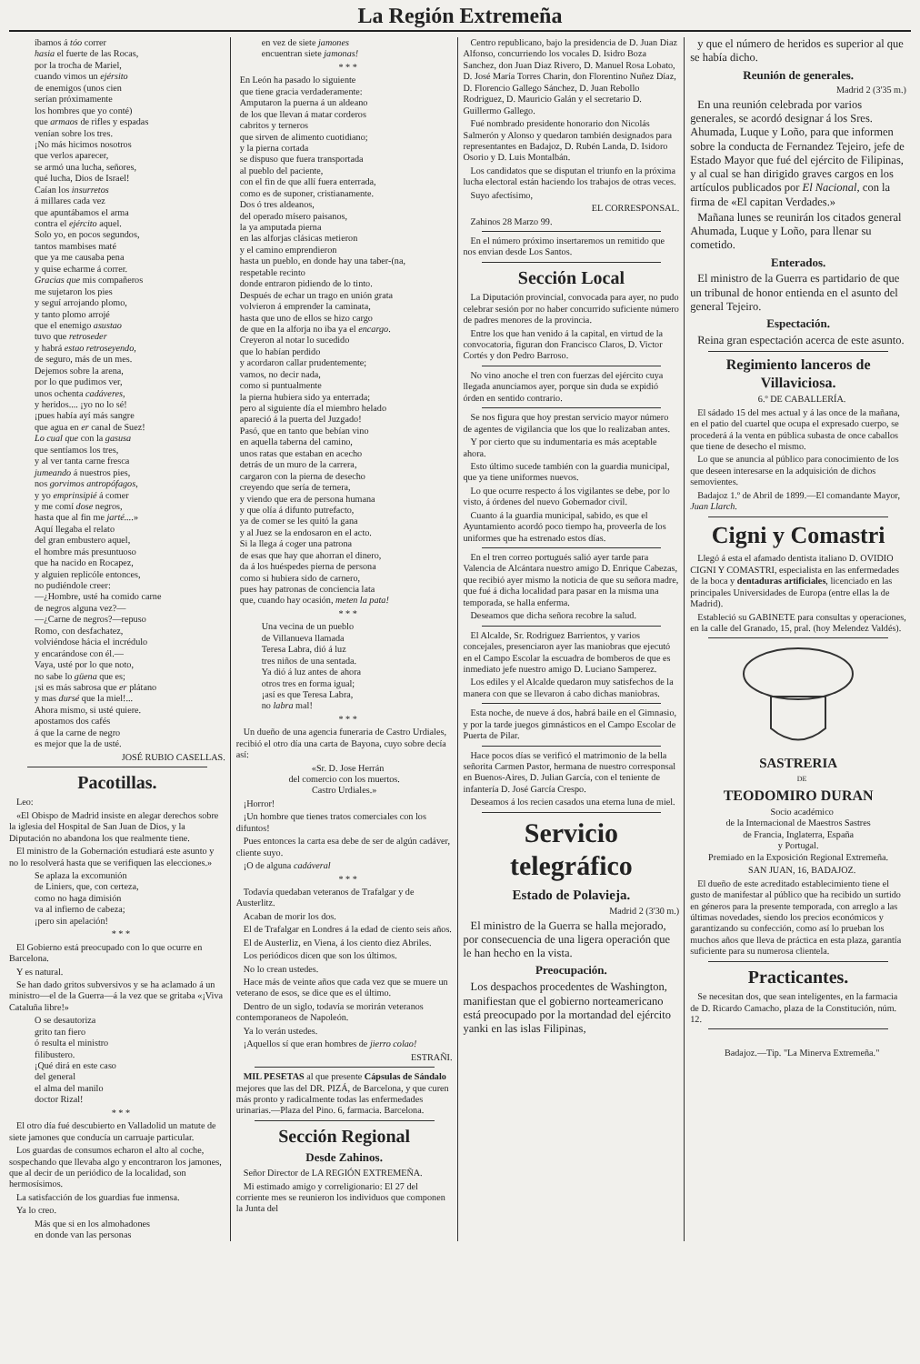La Región Extremeña
íbamos á tóo correr
hasia el fuerte de las Rocas,
por la trocha de Mariel,
cuando vimos un ejérsito
de enemigos (unos cien
serían próximamente
los hombres que yo conté)
que armaos de rifles y espadas
venían sobre los tres.
¡No más hicimos nosotros
que verlos aparecer,
se armó una lucha, señores,
qué lucha, Dios de Israel!
Caían los insurretos
á millares cada vez
que apuntábamos el arma
contra el ejército aquel.
Solo yo, en pocos segundos,
tantos mambises maté
que ya me causaba pena
y quise echarme á correr.
Gracias que mis compañeros
me sujetaron los pies
y seguí arrojando plomo,
y tanto plomo arrojé
que el enemigo asustao
tuvo que retroseder
y habrá estao retroseyendo,
de seguro, más de un mes.
Dejemos sobre la arena,
por lo que pudimos ver,
unos ochenta cadáveres,
y heridos.... ¡yo no lo sé!
¡pues había ayí más sangre
que agua en er canal de Suez!
Lo cual que con la gasusa
que sentíamos los tres,
y al ver tanta carne fresca
jumeando á nuestros pies,
nos gorvimos antropófagos,
y yo emprinsipié á comer
y me comí dose negros,
hasta que al fin me jarté....»
Aquí llegaba el relato
del gran embustero aquel,
el hombre más presuntuoso
que ha nacido en Rocapez,
y alguien replicóle entonces,
no pudiéndole creer:
—¿Hombre, usté ha comido carne
de negros alguna vez?—
—¿Carne de negros?—repuso
Romo, con desfachatez,
volviéndose hácia el incrédulo
y encarándose con él.—
Vaya, usté por lo que noto,
no sabe lo güena que es;
¡si es más sabrosa que er plátano
y mas dursé que la miel!...
Ahora mismo, si usté quiere.
apostamos dos cafés
á que la carne de negro
es mejor que la de usté.
JOSÉ RUBIO CASELLAS.
Pacotillas.
Leo:
«El Obispo de Madrid insiste en alegar derechos sobre la iglesia del Hospital de San Juan de Dios, y la Diputación no abandona los que realmente tiene.
El ministro de la Gobernación estudiará este asunto y no lo resolverá hasta que se verifiquen las elecciones.»
Se aplaza la excomunión
de Liniers, que, con certeza,
como no haga dimisión
va al infierno de cabeza;
¡pero sin apelación!
* * *
El Gobierno está preocupado con lo que ocurre en Barcelona.
Y es natural.
Se han dado gritos subversivos y se ha aclamado á un ministro—el de la Guerra—á la vez que se gritaba «¡Viva Cataluña libre!»
O se desautoriza
grito tan fiero
ó resulta el ministro
filibustero.
¡Qué dirá en este caso
del general
el alma del manilo
doctor Rizal!
* * *
El otro día fué descubierto en Valladolid un matute de siete jamones que conducía un carruaje particular.
Los guardas de consumos echaron el alto al coche, sospechando que llevaba algo y encontraron los jamones, que al decir de un periódico de la localidad, son hermosísimos.
La satisfacción de los guardias fue inmensa.
Ya lo creo.
Más que si en los almohadones
en donde van las personas
en vez de siete jamones
encuentran siete jamonas!
* * *
En León ha pasado lo siguiente
que tiene gracia verdaderamente:
Amputaron la puerna á un aldeano
de los que llevan á matar corderos
cabritos y terneros
que sirven de alimento cuotidiano;
y la pierna cortada
se dispuso que fuera transportada
al pueblo del paciente,
con el fin de que allí fuera enterrada,
como es de suponer, cristianamente.
Dos ó tres aldeanos,
del operado mísero paisanos,
la ya amputada pierna
en las alforjas clásicas metieron
y el camino emprendieron
hasta un pueblo, en donde hay una taber-(na,
respetable recinto
donde entraron pidiendo de lo tinto.
Después de echar un trago en unión grata
volvieron á emprender la caminata,
hasta que uno de ellos se hizo cargo
de que en la alforja no iba ya el encargo.
Creyeron al notar lo sucedido
que lo habían perdido
y acordaron callar prudentemente;
vamos, no decir nada,
como si puntualmente
la pierna hubiera sido ya enterrada;
pero al siguiente día el miembro helado
apareció á la puerta del Juzgado!
Pasó, que en tanto que bebían vino
en aquella taberna del camino,
unos ratas que estaban en acecho
detrás de un muro de la carrera,
cargaron con la pierna de desecho
creyendo que sería de ternera,
y viendo que era de persona humana
y que olía á difunto putrefacto,
ya de comer se les quitó la gana
y al Juez se la endosaron en el acto.
Si la llega á coger una patrona
de esas que hay que ahorran el dinero,
da á los huéspedes pierna de persona
como si hubiera sido de carnero,
pues hay patronas de conciencia lata
que, cuando hay ocasión, meten la pata!
* * *
Una vecina de un pueblo
de Villanueva llamada
Teresa Labra, dió á luz
tres niños de una sentada.
Ya dió á luz antes de ahora
otros tres en forma igual;
¡así es que Teresa Labra,
no labra mal!
* * *
Un dueño de una agencia funeraria de Castro Urdiales, recibió el otro día una carta de Bayona, cuyo sobre decía así:
«Sr. D. Jose Herrán
del comercio con los muertos.
Castro Urdiales.»
¡Horror!
¡Un hombre que tienes tratos comerciales con los difuntos!
Pues entonces la carta esa debe de ser de algún cadáver, cliente suyo.
¡O de alguna cadáveral
* * *
Todavía quedaban veteranos de Trafalgar y de Austerlitz.
Acaban de morir los dos.
El de Trafalgar en Londres á la edad de ciento seis años.
El de Austerliz, en Viena, á los ciento diez Abriles.
Los periódicos dicen que son los últimos.
No lo crean ustedes.
Hace más de veinte años que cada vez que se muere un veterano de esos, se dice que es el último.
Dentro de un siglo, todavía se morirán veteranos contemporaneos de Napoleón.
Ya lo verán ustedes.
¡Aquellos sí que eran hombres de jierro colao!
ESTRAÑI.
MIL PESETAS al que presente Cápsulas de Sándalo mejores que las del DR. PIZÁ, de Barcelona, y que curen más pronto y radicalmente todas las enfermedades urinarias.—Plaza del Pino. 6, farmacia. Barcelona.
Sección Regional
Desde Zahinos.
Señor Director de LA REGIÓN EXTREMEÑA.
Mi estimado amigo y correligionario: El 27 del corriente mes se reunieron los individuos que componen la Junta del
Centro republicano, bajo la presidencia de D. Juan Diaz Alfonso, concurriendo los vocales D. Isidro Boza Sanchez, don Juan Diaz Rivero, D. Manuel Rosa Lobato, D. José María Torres Charin, don Florentino Nuñez Díaz, D. Florencio Gallego Sánchez, D. Juan Rebollo Rodriguez, D. Mauricio Galán y el secretario D. Guillermo Gallego.
Fué nombrado presidente honorario don Nicolás Salmerón y Alonso y quedaron también designados para representantes en Badajoz, D. Rubén Landa, D. Isidoro Osorio y D. Luis Montalbán.
Los candidatos que se disputan el triunfo en la próxima lucha electoral están haciendo los trabajos de otras veces.
Suyo afectísimo,
EL CORRESPONSAL.
Zahinos 28 Marzo 99.
En el número próximo insertaremos un remitido que nos envian desde Los Santos.
Sección Local
La Diputación provincial, convocada para ayer, no pudo celebrar sesión por no haber concurrido suficiente número de padres menores de la provincia.
Entre los que han venido á la capital, en virtud de la convocatoria, figuran don Francisco Claros, D. Victor Cortés y don Pedro Barroso.
No vino anoche el tren con fuerzas del ejército cuya llegada anunciamos ayer, porque sin duda se expidió órden en sentido contrario.
Se nos figura que hoy prestan servicio mayor número de agentes de vigilancia que los que lo realizaban antes.
Y por cierto que su indumentaria es más aceptable ahora.
Esto último sucede también con la guardia municipal, que ya tiene uniformes nuevos.
Lo que ocurre respecto á los vigilantes se debe, por lo visto, á órdenes del nuevo Gobernador civil.
Cuanto á la guardia municipal, sabido, es que el Ayuntamiento acordó poco tiempo ha, proveerla de los uniformes que ha estrenado estos días.
En el tren correo portugués salió ayer tarde para Valencia de Alcántara nuestro amigo D. Enrique Cabezas, que recibió ayer mismo la noticia de que su señora madre, que fué á dicha localidad para pasar en la misma una temporada, se halla enferma.
Deseamos que dicha señora recobre la salud.
El Alcalde, Sr. Rodriguez Barrientos, y varios concejales, presenciaron ayer las maniobras que ejecutó en el Campo Escolar la escuadra de bomberos de que es inmediato jefe nuestro amigo D. Luciano Samperez.
Los ediles y el Alcalde quedaron muy satisfechos de la manera con que se llevaron á cabo dichas maniobras.
Esta noche, de nueve á dos, habrá baile en el Gimnasio, y por la tarde juegos gimnásticos en el Campo Escolar de Puerta de Pilar.
Hace pocos días se verificó el matrimonio de la bella señorita Carmen Pastor, hermana de nuestro corresponsal en Buenos-Aires, D. Julian García, con el teniente de infantería D. José García Crespo.
Deseamos á los recien casados una eterna luna de miel.
Servicio telegráfico
Estado de Polavieja.
Madrid 2 (3'30 m.)
El ministro de la Guerra se halla mejorado, por consecuencia de una ligera operación que le han hecho en la vista.
Preocupación.
Los despachos procedentes de Washington, manifiestan que el gobierno norteamericano está preocupado por la mortandad del ejército yanki en las islas Filipinas,
y que el número de heridos es superior al que se había dicho.
Reunión de generales.
Madrid 2 (3'35 m.)
En una reunión celebrada por varios generales, se acordó designar á los Sres. Ahumada, Luque y Loño, para que informen sobre la conducta de Fernandez Tejeiro, jefe de Estado Mayor que fué del ejército de Filipinas, y al cual se han dirigido graves cargos en los artículos publicados por El Nacional, con la firma de «El capitan Verdades.»
Mañana lunes se reunirán los citados general Ahumada, Luque y Loño, para llenar su cometido.
Enterados.
El ministro de la Guerra es partidario de que un tribunal de honor entienda en el asunto del general Tejeiro.
Espectación.
Reina gran espectación acerca de este asunto.
Regimiento lanceros de Villaviciosa.
6.º DE CABALLERÍA.
El sádado 15 del mes actual y á las once de la mañana, en el patio del cuartel que ocupa el expresado cuerpo, se procederá á la venta en pública subasta de once caballos que tiene de desecho el mismo.
Lo que se anuncia al público para conocimiento de los que deseen interesarse en la adquisición de dichos semovientes.
Badajoz 1.º de Abril de 1899.—El comandante Mayor, Juan Llarch.
Cigni y Comastri
Llegó á esta el afamado dentista italiano D. OVIDIO CIGNI Y COMASTRI, especialista en las enfermedades de la boca y dentaduras artificiales, licenciado en las principales Universidades de Europa (entre ellas la de Madrid).
Estableció su GABINETE para consultas y operaciones, en la calle del Granado, 15, pral. (hoy Melendez Valdés).
SASTRERIA
DE
TEODOMIRO DURAN
Socio académico
de la Internacional de Maestros Sastres
de Francia, Inglaterra, España
y Portugal.
Premiado en la Exposición Regional Extremeña.
SAN JUAN, 16, BADAJOZ.
El dueño de este acreditado establecimiento tiene el gusto de manifestar al público que ha recibido un surtido en géneros para la presente temporada, con arreglo a las últimas novedades, siendo los precios económicos y garantizando su confección, como así lo prueban los muchos años que lleva de práctica en esta plaza, garantía suficiente para su numerosa clientela.
Practicantes.
Se necesitan dos, que sean inteligentes, en la farmacia de D. Ricardo Camacho, plaza de la Constitución, núm. 12.
Badajoz.—Tip. "La Minerva Extremeña."